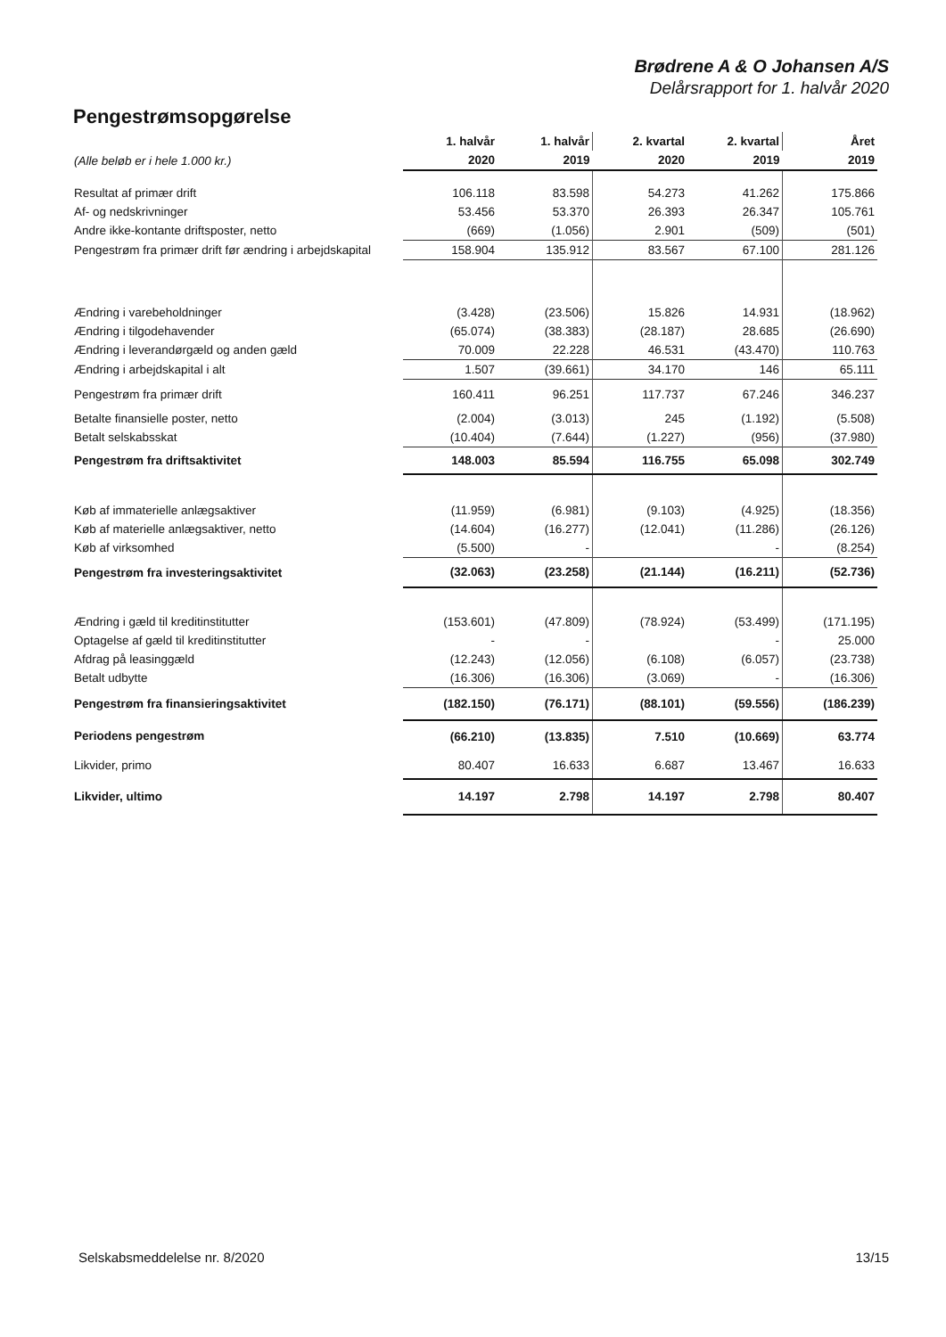Brødrene A & O Johansen A/S
Delårsrapport for 1. halvår 2020
Pengestrømsopgørelse
| | 1. halvår | 1. halvår | 2. kvartal | 2. kvartal | Året |
| --- | --- | --- | --- | --- | --- |
| (Alle beløb er i hele 1.000 kr.) | 2020 | 2019 | 2020 | 2019 | 2019 |
| Resultat af primær drift | 106.118 | 83.598 | 54.273 | 41.262 | 175.866 |
| Af- og nedskrivninger | 53.456 | 53.370 | 26.393 | 26.347 | 105.761 |
| Andre ikke-kontante driftsposter, netto | (669) | (1.056) | 2.901 | (509) | (501) |
| Pengestrøm fra primær drift før ændring i arbejdskapital | 158.904 | 135.912 | 83.567 | 67.100 | 281.126 |
| Ændring i varebeholdninger | (3.428) | (23.506) | 15.826 | 14.931 | (18.962) |
| Ændring i tilgodehavender | (65.074) | (38.383) | (28.187) | 28.685 | (26.690) |
| Ændring i leverandørgæld og anden gæld | 70.009 | 22.228 | 46.531 | (43.470) | 110.763 |
| Ændring i arbejdskapital i alt | 1.507 | (39.661) | 34.170 | 146 | 65.111 |
| Pengestrøm fra primær drift | 160.411 | 96.251 | 117.737 | 67.246 | 346.237 |
| Betalte finansielle poster, netto | (2.004) | (3.013) | 245 | (1.192) | (5.508) |
| Betalt selskabsskat | (10.404) | (7.644) | (1.227) | (956) | (37.980) |
| Pengestrøm fra driftsaktivitet | 148.003 | 85.594 | 116.755 | 65.098 | 302.749 |
| Køb af immaterielle anlægsaktiver | (11.959) | (6.981) | (9.103) | (4.925) | (18.356) |
| Køb af materielle anlægsaktiver, netto | (14.604) | (16.277) | (12.041) | (11.286) | (26.126) |
| Køb af virksomhed | (5.500) | - | | - | (8.254) |
| Pengestrøm fra investeringsaktivitet | (32.063) | (23.258) | (21.144) | (16.211) | (52.736) |
| Ændring i gæld til kreditinstitutter | (153.601) | (47.809) | (78.924) | (53.499) | (171.195) |
| Optagelse af gæld til kreditinstitutter | - | - | | - | 25.000 |
| Afdrag på leasinggæld | (12.243) | (12.056) | (6.108) | (6.057) | (23.738) |
| Betalt udbytte | (16.306) | (16.306) | (3.069) | - | (16.306) |
| Pengestrøm fra finansieringsaktivitet | (182.150) | (76.171) | (88.101) | (59.556) | (186.239) |
| Periodens pengestrøm | (66.210) | (13.835) | 7.510 | (10.669) | 63.774 |
| Likvider, primo | 80.407 | 16.633 | 6.687 | 13.467 | 16.633 |
| Likvider, ultimo | 14.197 | 2.798 | 14.197 | 2.798 | 80.407 |
Selskabsmeddelelse nr. 8/2020 13/15